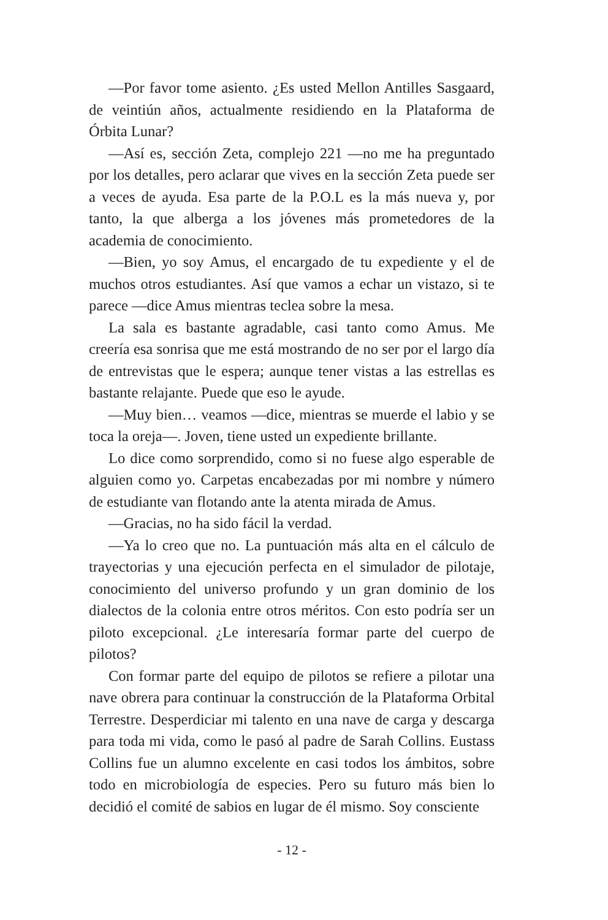—Por favor tome asiento. ¿Es usted Mellon Antilles Sasgaard, de veintiún años, actualmente residiendo en la Plataforma de Órbita Lunar?
—Así es, sección Zeta, complejo 221 —no me ha preguntado por los detalles, pero aclarar que vives en la sección Zeta puede ser a veces de ayuda. Esa parte de la P.O.L es la más nueva y, por tanto, la que alberga a los jóvenes más prometedores de la academia de conocimiento.
—Bien, yo soy Amus, el encargado de tu expediente y el de muchos otros estudiantes. Así que vamos a echar un vistazo, si te parece —dice Amus mientras teclea sobre la mesa.
La sala es bastante agradable, casi tanto como Amus. Me creería esa sonrisa que me está mostrando de no ser por el largo día de entrevistas que le espera; aunque tener vistas a las estrellas es bastante relajante. Puede que eso le ayude.
—Muy bien… veamos —dice, mientras se muerde el labio y se toca la oreja—. Joven, tiene usted un expediente brillante.
Lo dice como sorprendido, como si no fuese algo esperable de alguien como yo. Carpetas encabezadas por mi nombre y número de estudiante van flotando ante la atenta mirada de Amus.
—Gracias, no ha sido fácil la verdad.
—Ya lo creo que no. La puntuación más alta en el cálculo de trayectorias y una ejecución perfecta en el simulador de pilotaje, conocimiento del universo profundo y un gran dominio de los dialectos de la colonia entre otros méritos. Con esto podría ser un piloto excepcional. ¿Le interesaría formar parte del cuerpo de pilotos?
Con formar parte del equipo de pilotos se refiere a pilotar una nave obrera para continuar la construcción de la Plataforma Orbital Terrestre. Desperdiciar mi talento en una nave de carga y descarga para toda mi vida, como le pasó al padre de Sarah Collins. Eustass Collins fue un alumno excelente en casi todos los ámbitos, sobre todo en microbiología de especies. Pero su futuro más bien lo decidió el comité de sabios en lugar de él mismo. Soy consciente
- 12 -